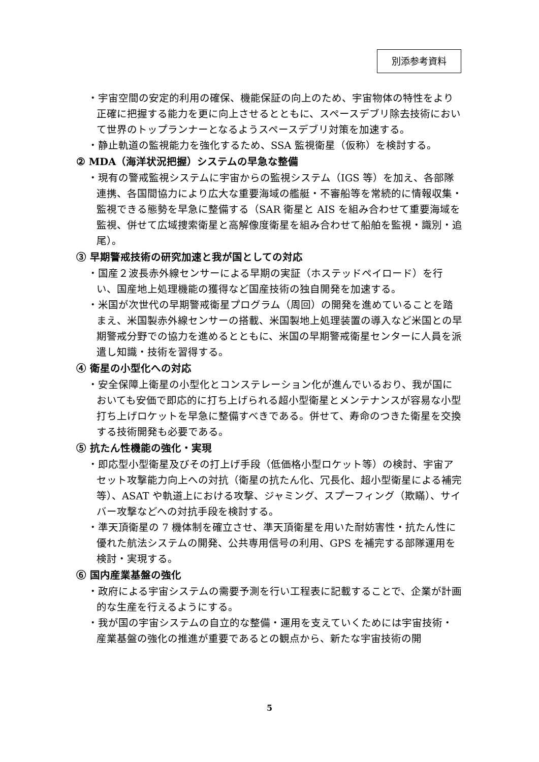別添参考資料
・宇宙空間の安定的利用の確保、機能保証の向上のため、宇宙物体の特性をより正確に把握する能力を更に向上させるとともに、スペースデブリ除去技術において世界のトップランナーとなるようスペースデブリ対策を加速する。
・静止軌道の監視能力を強化するため、SSA 監視衛星（仮称）を検討する。
② MDA（海洋状況把握）システムの早急な整備
・現有の警戒監視システムに宇宙からの監視システム（IGS 等）を加え、各部隊連携、各国間協力により広大な重要海域の艦艇・不審船等を常続的に情報収集・監視できる態勢を早急に整備する（SAR 衛星と AIS を組み合わせて重要海域を監視、併せて広域捜索衛星と高解像度衛星を組み合わせて船舶を監視・識別・追尾）。
③ 早期警戒技術の研究加速と我が国としての対応
・国産２波長赤外線センサーによる早期の実証（ホステッドペイロード）を行い、国産地上処理機能の獲得など国産技術の独自開発を加速する。
・米国が次世代の早期警戒衛星プログラム（周回）の開発を進めていることを踏まえ、米国製赤外線センサーの搭載、米国製地上処理装置の導入など米国との早期警戒分野での協力を進めるとともに、米国の早期警戒衛星センターに人員を派遣し知識・技術を習得する。
④ 衛星の小型化への対応
・安全保障上衛星の小型化とコンステレーション化が進んでいるおり、我が国においても安価で即応的に打ち上げられる超小型衛星とメンテナンスが容易な小型打ち上げロケットを早急に整備すべきである。併せて、寿命のつきた衛星を交換する技術開発も必要である。
⑤ 抗たん性機能の強化・実現
・即応型小型衛星及びその打上げ手段（低価格小型ロケット等）の検討、宇宙アセット攻撃能力向上への対抗（衛星の抗たん化、冗長化、超小型衛星による補完等）、ASAT や軌道上における攻撃、ジャミング、スプーフィング（欺瞞）、サイバー攻撃などへの対抗手段を検討する。
・準天頂衛星の 7 機体制を確立させ、準天頂衛星を用いた耐妨害性・抗たん性に優れた航法システムの開発、公共専用信号の利用、GPS を補完する部隊運用を検討・実現する。
⑥ 国内産業基盤の強化
・政府による宇宙システムの需要予測を行い工程表に記載することで、企業が計画的な生産を行えるようにする。
・我が国の宇宙システムの自立的な整備・運用を支えていくためには宇宙技術・産業基盤の強化の推進が重要であるとの観点から、新たな宇宙技術の開
5